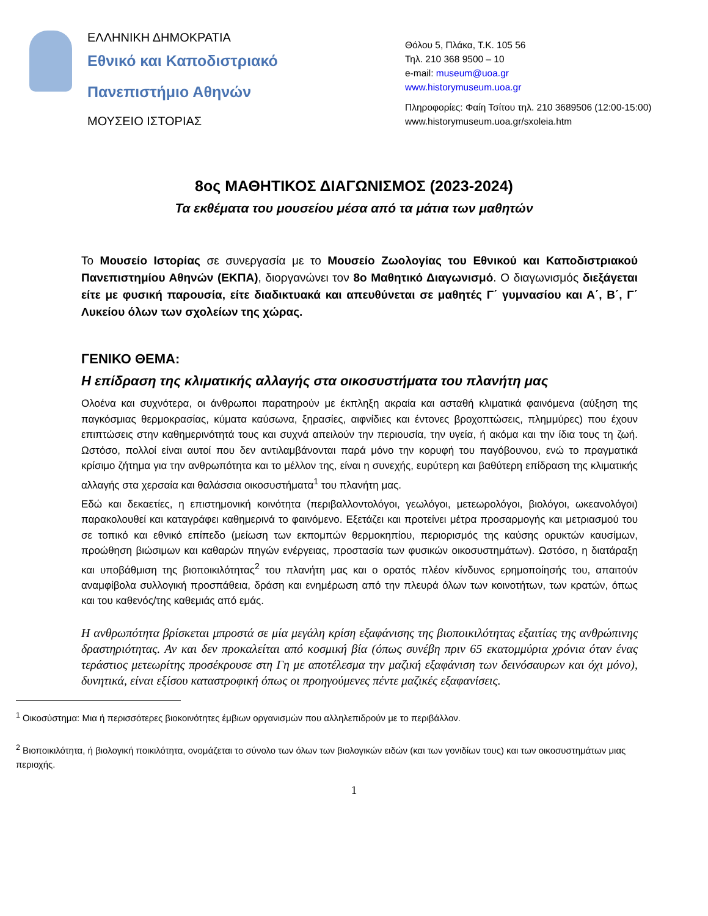ΕΛΛΗΝΙΚΗ ΔΗΜΟΚΡΑΤΙΑ
Εθνικό και Καποδιστριακό
Πανεπιστήμιο Αθηνών
ΜΟΥΣΕΙΟ ΙΣΤΟΡΙΑΣ
Θόλου 5, Πλάκα, Τ.Κ. 105 56
Τηλ. 210 368 9500 – 10
e-mail: museum@uoa.gr
www.historymuseum.uoa.gr
Πληροφορίες: Φαίη Τσίτου τηλ. 210 3689506 (12:00-15:00)
www.historymuseum.uoa.gr/sxoleia.htm
8ος ΜΑΘΗΤΙΚΟΣ ΔΙΑΓΩΝΙΣΜΟΣ (2023-2024)
Τα εκθέματα του μουσείου μέσα από τα μάτια των μαθητών
Το Μουσείο Ιστορίας σε συνεργασία με το Μουσείο Ζωολογίας του Εθνικού και Καποδιστριακού Πανεπιστημίου Αθηνών (ΕΚΠΑ), διοργανώνει τον 8ο Μαθητικό Διαγωνισμό. Ο διαγωνισμός διεξάγεται είτε με φυσική παρουσία, είτε διαδικτυακά και απευθύνεται σε μαθητές Γ΄ γυμνασίου και Α΄, Β΄, Γ΄ Λυκείου όλων των σχολείων της χώρας.
ΓΕΝΙΚΟ ΘΕΜΑ:
Η επίδραση της κλιματικής αλλαγής στα οικοσυστήματα του πλανήτη μας
Ολοένα και συχνότερα, οι άνθρωποι παρατηρούν με έκπληξη ακραία και ασταθή κλιματικά φαινόμενα (αύξηση της παγκόσμιας θερμοκρασίας, κύματα καύσωνα, ξηρασίες, αιφνίδιες και έντονες βροχοπτώσεις, πλημμύρες) που έχουν επιπτώσεις στην καθημερινότητά τους και συχνά απειλούν την περιουσία, την υγεία, ή ακόμα και την ίδια τους τη ζωή. Ωστόσο, πολλοί είναι αυτοί που δεν αντιλαμβάνονται παρά μόνο την κορυφή του παγόβουνου, ενώ το πραγματικά κρίσιμο ζήτημα για την ανθρωπότητα και το μέλλον της, είναι η συνεχής, ευρύτερη και βαθύτερη επίδραση της κλιματικής αλλαγής στα χερσαία και θαλάσσια οικοσυστήματα<sup>1</sup> του πλανήτη μας.
Εδώ και δεκαετίες, η επιστημονική κοινότητα (περιβαλλοντολόγοι, γεωλόγοι, μετεωρολόγοι, βιολόγοι, ωκεανολόγοι) παρακολουθεί και καταγράφει καθημερινά το φαινόμενο. Εξετάζει και προτείνει μέτρα προσαρμογής και μετριασμού του σε τοπικό και εθνικό επίπεδο (μείωση των εκπομπών θερμοκηπίου, περιορισμός της καύσης ορυκτών καυσίμων, προώθηση βιώσιμων και καθαρών πηγών ενέργειας, προστασία των φυσικών οικοσυστημάτων). Ωστόσο, η διατάραξη και υποβάθμιση της βιοποικιλότητας<sup>2</sup> του πλανήτη μας και ο ορατός πλέον κίνδυνος ερημοποίησής του, απαιτούν αναμφίβολα συλλογική προσπάθεια, δράση και ενημέρωση από την πλευρά όλων των κοινοτήτων, των κρατών, όπως και του καθενός/της καθεμιάς από εμάς.
Η ανθρωπότητα βρίσκεται μπροστά σε μία μεγάλη κρίση εξαφάνισης της βιοποικιλότητας εξαιτίας της ανθρώπινης δραστηριότητας. Αν και δεν προκαλείται από κοσμική βία (όπως συνέβη πριν 65 εκατομμύρια χρόνια όταν ένας τεράστιος μετεωρίτης προσέκρουσε στη Γη με αποτέλεσμα την μαζική εξαφάνιση των δεινόσαυρων και όχι μόνο), δυνητικά, είναι εξίσου καταστροφική όπως οι προηγούμενες πέντε μαζικές εξαφανίσεις.
<sup>1</sup> Οικοσύστημα: Μια ή περισσότερες βιοκοινότητες έμβιων οργανισμών που αλληλεπιδρούν με το περιβάλλον.
<sup>2</sup> Βιοποικιλότητα, ή βιολογική ποικιλότητα, ονομάζεται το σύνολο των όλων των βιολογικών ειδών (και των γονιδίων τους) και των οικοσυστημάτων μιας περιοχής.
1